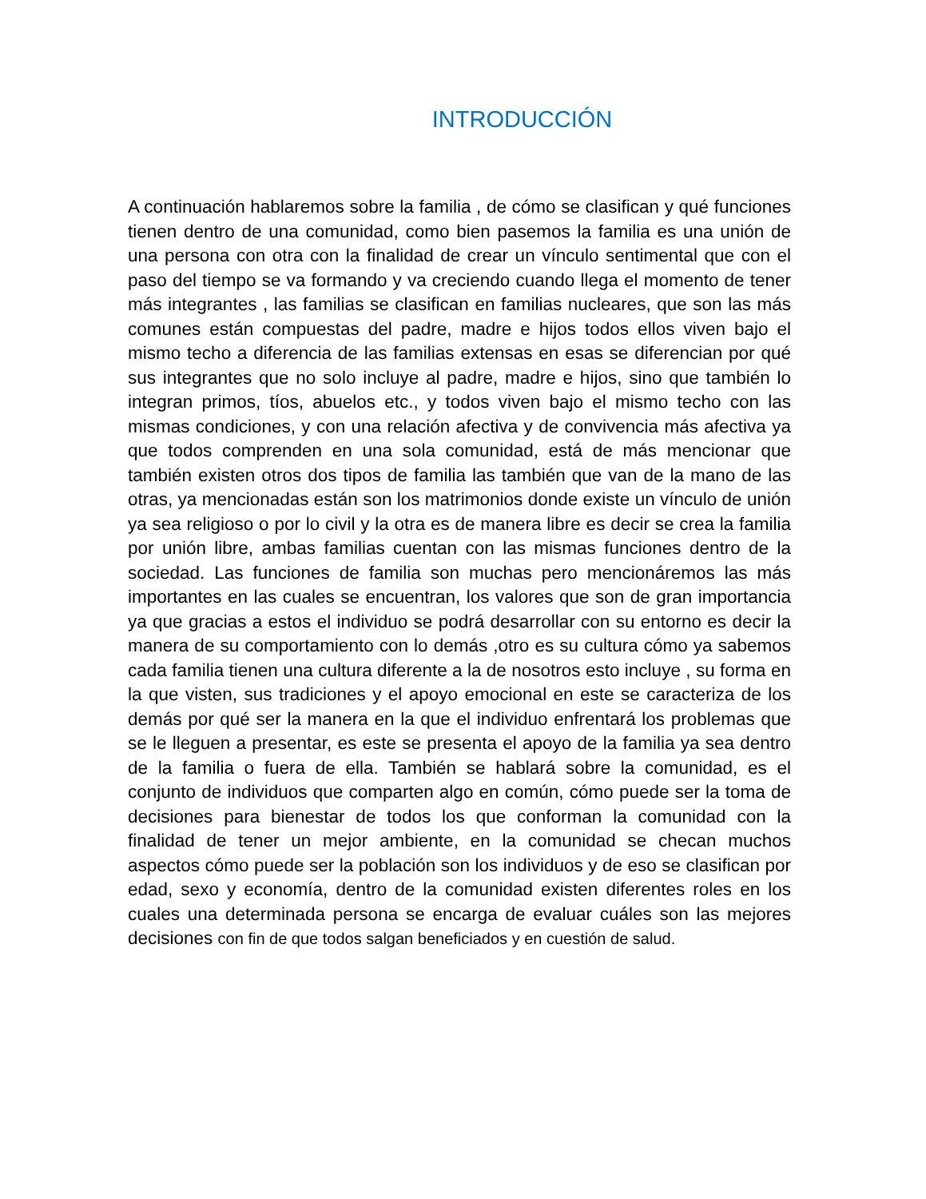INTRODUCCIÓN
A continuación hablaremos sobre la familia , de cómo se clasifican y qué funciones tienen dentro de una comunidad, como bien pasemos la familia es una unión de una persona con otra con la finalidad de crear un vínculo sentimental que con el paso del tiempo se va formando y va creciendo cuando llega el momento de tener más integrantes , las familias se clasifican en familias nucleares, que son las más comunes están compuestas del padre, madre e hijos todos ellos viven bajo el mismo techo a diferencia de las familias extensas en esas se diferencian por qué sus integrantes que no solo incluye al padre, madre e hijos, sino que también lo integran primos, tíos, abuelos etc., y todos viven bajo el mismo techo con las mismas condiciones, y con una relación afectiva y de convivencia más afectiva ya que todos comprenden en una sola comunidad, está de más mencionar que también existen otros dos tipos de familia las también que van de la mano de las otras, ya mencionadas están son los matrimonios donde existe un vínculo de unión ya sea religioso o por lo civil y la otra es de manera libre es decir se crea la familia por unión libre, ambas familias cuentan con las mismas funciones dentro de la sociedad. Las funciones de familia son muchas pero mencionáremos las más importantes en las cuales se encuentran, los valores que son de gran importancia ya que gracias a estos el individuo se podrá desarrollar con su entorno es decir la manera de su comportamiento con lo demás ,otro es su cultura cómo ya sabemos cada familia tienen una cultura diferente a la de nosotros esto incluye , su forma en la que visten, sus tradiciones y el apoyo emocional en este se caracteriza de los demás por qué ser la manera en la que el individuo enfrentará los problemas que se le lleguen a presentar, es este se presenta el apoyo de la familia ya sea dentro de la familia o fuera de ella. También se hablará sobre la comunidad, es el conjunto de individuos que comparten algo en común, cómo puede ser la toma de decisiones para bienestar de todos los que conforman la comunidad con la finalidad de tener un mejor ambiente, en la comunidad se checan muchos aspectos cómo puede ser la población son los individuos y de eso se clasifican por edad, sexo y economía, dentro de la comunidad existen diferentes roles en los cuales una determinada persona se encarga de evaluar cuáles son las mejores decisiones con fin de que todos salgan beneficiados y en cuestión de salud.